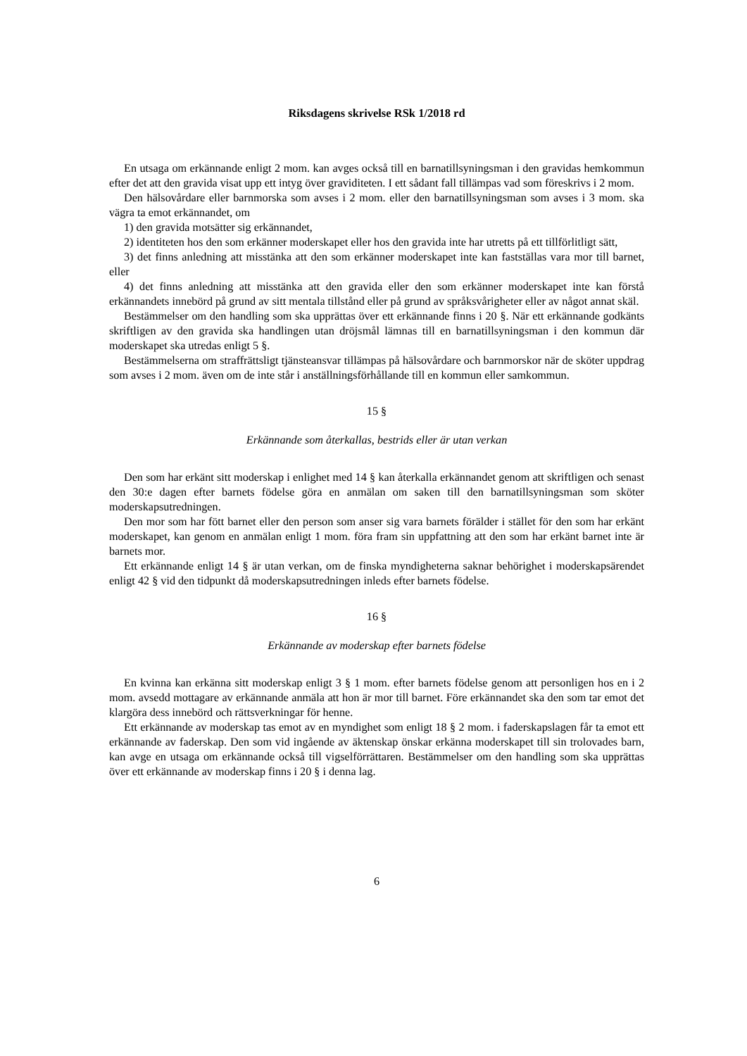Riksdagens skrivelse RSk 1/2018 rd
En utsaga om erkännande enligt 2 mom. kan avges också till en barnatillsyningsman i den gravidas hemkommun efter det att den gravida visat upp ett intyg över graviditeten. I ett sådant fall tillämpas vad som föreskrivs i 2 mom.
Den hälsovårdare eller barnmorska som avses i 2 mom. eller den barnatillsyningsman som avses i 3 mom. ska vägra ta emot erkännandet, om
1) den gravida motsätter sig erkännandet,
2) identiteten hos den som erkänner moderskapet eller hos den gravida inte har utretts på ett tillförlitligt sätt,
3) det finns anledning att misstänka att den som erkänner moderskapet inte kan fastställas vara mor till barnet, eller
4) det finns anledning att misstänka att den gravida eller den som erkänner moderskapet inte kan förstå erkännandets innebörd på grund av sitt mentala tillstånd eller på grund av språksvårigheter eller av något annat skäl.
Bestämmelser om den handling som ska upprättas över ett erkännande finns i 20 §. När ett erkännande godkänts skriftligen av den gravida ska handlingen utan dröjsmål lämnas till en barnatillsyningsman i den kommun där moderskapet ska utredas enligt 5 §.
Bestämmelserna om straffrättsligt tjänsteansvar tillämpas på hälsovårdare och barnmorskor när de sköter uppdrag som avses i 2 mom. även om de inte står i anställningsförhållande till en kommun eller samkommun.
15 §
Erkännande som återkallas, bestrids eller är utan verkan
Den som har erkänt sitt moderskap i enlighet med 14 § kan återkalla erkännandet genom att skriftligen och senast den 30:e dagen efter barnets födelse göra en anmälan om saken till den barnatillsyningsman som sköter moderskapsutredningen.
Den mor som har fött barnet eller den person som anser sig vara barnets förälder i stället för den som har erkänt moderskapet, kan genom en anmälan enligt 1 mom. föra fram sin uppfattning att den som har erkänt barnet inte är barnets mor.
Ett erkännande enligt 14 § är utan verkan, om de finska myndigheterna saknar behörighet i moderskapsärendet enligt 42 § vid den tidpunkt då moderskapsutredningen inleds efter barnets födelse.
16 §
Erkännande av moderskap efter barnets födelse
En kvinna kan erkänna sitt moderskap enligt 3 § 1 mom. efter barnets födelse genom att personligen hos en i 2 mom. avsedd mottagare av erkännande anmäla att hon är mor till barnet. Före erkännandet ska den som tar emot det klargöra dess innebörd och rättsverkningar för henne.
Ett erkännande av moderskap tas emot av en myndighet som enligt 18 § 2 mom. i faderskapslagen får ta emot ett erkännande av faderskap. Den som vid ingående av äktenskap önskar erkänna moderskapet till sin trolovades barn, kan avge en utsaga om erkännande också till vigselförrättaren. Bestämmelser om den handling som ska upprättas över ett erkännande av moderskap finns i 20 § i denna lag.
6